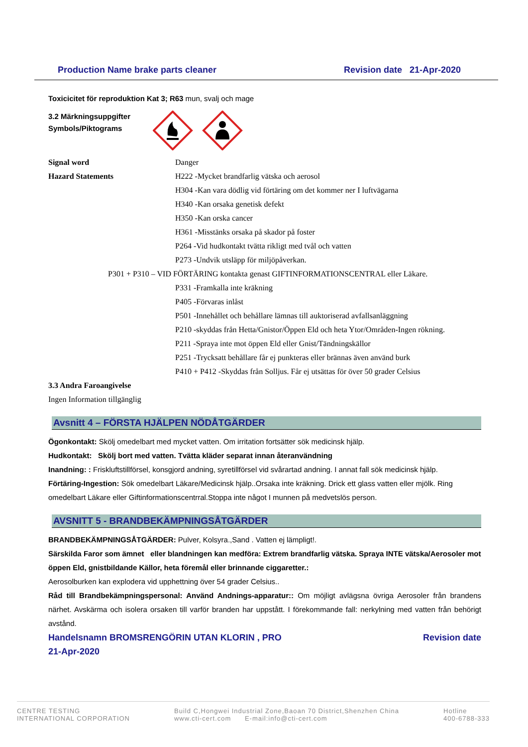Production Name brake parts cleaner Revision date 21-Apr-2020
Toxicicitet för reproduktion Kat 3; R63 mun, svalj och mage
3.2 Märkningsuppgifter
Symbols/Piktograms
Signal word Danger
Hazard Statements H222 -Mycket brandfarlig vätska och aerosol
H304 -Kan vara dödlig vid förtäring om det kommer ner I luftvägarna
H340 -Kan orsaka genetisk defekt
H350 -Kan orska cancer
H361 -Misstänks orsaka på skador på foster
P264 -Vid hudkontakt tvätta rikligt med tvål och vatten
P273 -Undvik utsläpp för miljöpåverkan.
P301 + P310 – VID FÖRTÄRING kontakta genast GIFTINFORMATIONSCENTRAL eller Läkare.
P331 -Framkalla inte kräkning
P405 -Förvaras inlåst
P501 -Innehållet och behållare lämnas till auktoriserad avfallsanläggning
P210 -skyddas från Hetta/Gnistor/Öppen Eld och heta Ytor/Områden-Ingen rökning.
P211 -Spraya inte mot öppen Eld eller Gnist/Tändningskällor
P251 -Trycksatt behållare får ej punkteras eller brännas även använd burk
P410 + P412 -Skyddas från Solljus. Får ej utsättas för över 50 grader Celsius
3.3 Andra Faroangivelse
Ingen Information tillgänglig
Avsnitt 4 – FÖRSTA HJÄLPEN NÖDÅTGÄRDER
Ögonkontakt: Skölj omedelbart med mycket vatten. Om irritation fortsätter sök medicinsk hjälp.
Hudkontakt: Skölj bort med vatten. Tvätta kläder separat innan återanvändning
Inandning: : Friskluftstillförsel, konsgjord andning, syretillförsel vid svårartad andning. I annat fall sök medicinsk hjälp.
Förtäring-Ingestion: Sök omedelbart Läkare/Medicinsk hjälp..Orsaka inte kräkning. Drick ett glass vatten eller mjölk. Ring omedelbart Läkare eller Giftinformationscentrral.Stoppa inte något I munnen på medvetslös person.
AVSNITT 5 - BRANDBEKÄMPNINGSÅTGÄRDER
BRANDBEKÄMPNINGSÅTGÄRDER: Pulver, Kolsyra.,Sand . Vatten ej lämpligt!.
Särskilda Faror som ämnet eller blandningen kan medföra: Extrem brandfarlig vätska. Spraya INTE vätska/Aerosoler mot öppen Eld, gnistbildande Källor, heta föremål eller brinnande ciggaretter.:
Aerosolburken kan explodera vid upphettning över 54 grader Celsius..
Råd till Brandbekämpningspersonal: Använd Andnings-apparatur:: Om möjligt avlägsna övriga Aerosoler från brandens närhet. Avskärma och isolera orsaken till varför branden har uppstått. I förekommande fall: nerkylning med vatten från behörigt avstånd.
Handelsnamn BROMSRENGÖRIN UTAN KLORIN , PRO
21-Apr-2020 Revision date
CENTRE TESTING
INTERNATIONAL CORPORATION
Build C,Hongwei Industrial Zone,Baoan 70 District,Shenzhen China
www.cti-cert.com E-mail:info@cti-cert.com
Hotline
400-6788-333